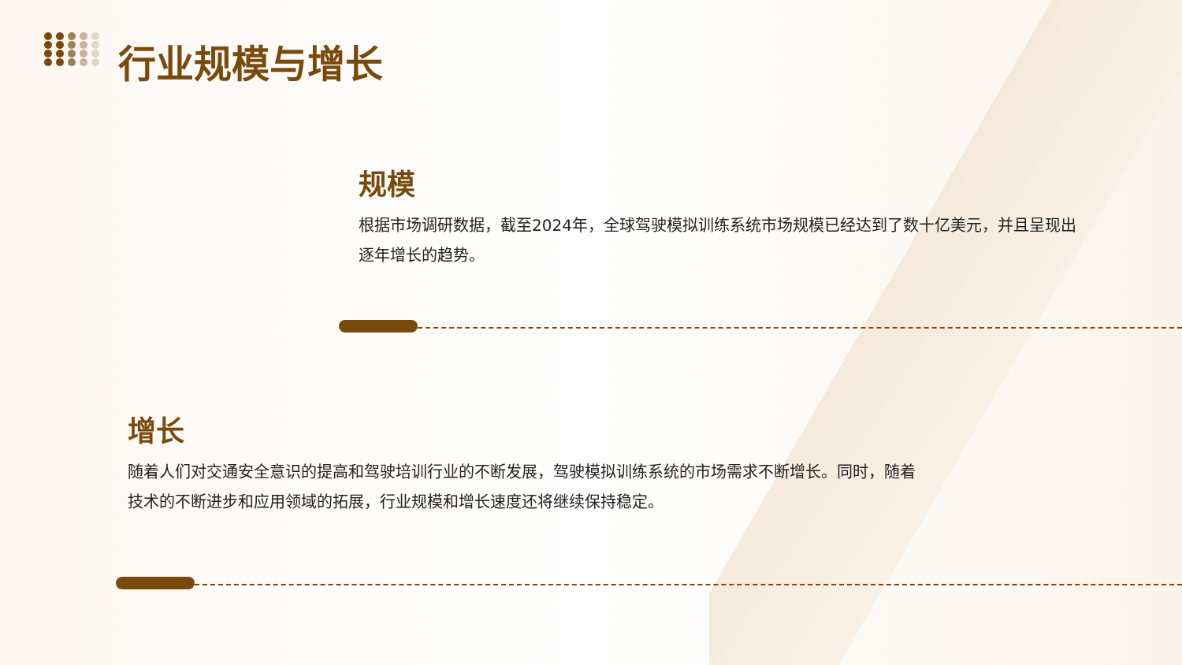行业规模与增长
规模
根据市场调研数据，截至2024年，全球驾驶模拟训练系统市场规模已经达到了数十亿美元，并且呈现出逐年增长的趋势。
增长
随着人们对交通安全意识的提高和驾驶培训行业的不断发展，驾驶模拟训练系统的市场需求不断增长。同时，随着技术的不断进步和应用领域的拓展，行业规模和增长速度还将继续保持稳定。